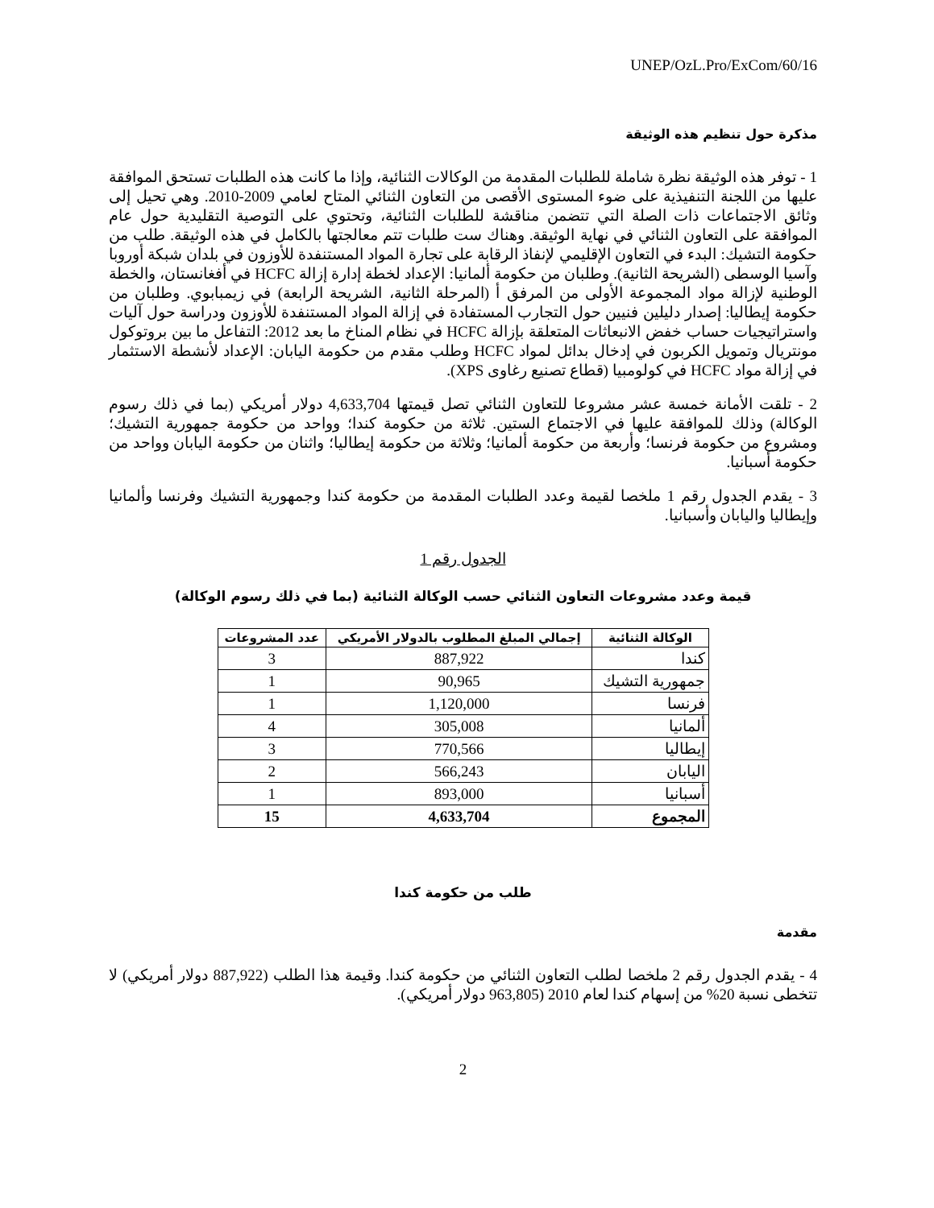UNEP/OzL.Pro/ExCom/60/16
مذكرة حول تنظيم هذه الوثيقة
1 - توفر هذه الوثيقة نظرة شاملة للطلبات المقدمة من الوكالات الثنائية، وإذا ما كانت هذه الطلبات تستحق الموافقة عليها من اللجنة التنفيذية على ضوء المستوى الأقصى من التعاون الثنائي المتاح لعامي 2009-2010. وهي تحيل إلى وثائق الاجتماعات ذات الصلة التي تتضمن مناقشة للطلبات الثنائية، وتحتوي على التوصية التقليدية حول عام الموافقة على التعاون الثنائي في نهاية الوثيقة. وهناك ست طلبات تتم معالجتها بالكامل في هذه الوثيقة. طلب من حكومة التشيك: البدء في التعاون الإقليمي لإنفاذ الرقابة على تجارة المواد المستنفدة للأوزون في بلدان شبكة أوروبا وآسيا الوسطى (الشريحة الثانية). وطلبان من حكومة ألمانيا: الإعداد لخطة إدارة إزالة HCFC في أفغانستان، والخطة الوطنية لإزالة مواد المجموعة الأولى من المرفق أ (المرحلة الثانية، الشريحة الرابعة) في زيمبابوي. وطلبان من حكومة إيطاليا: إصدار دليلين فنيين حول التجارب المستفادة في إزالة المواد المستنفدة للأوزون ودراسة حول آليات واستراتيجيات حساب خفض الانبعاثات المتعلقة بإزالة HCFC في نظام المناخ ما بعد 2012: التفاعل ما بين بروتوكول مونتريال وتمويل الكربون في إدخال بدائل لمواد HCFC وطلب مقدم من حكومة اليابان: الإعداد لأنشطة الاستثمار في إزالة مواد HCFC في كولومبيا (قطاع تصنيع رغاوى XPS).
2 - تلقت الأمانة خمسة عشر مشروعا للتعاون الثنائي تصل قيمتها 4,633,704 دولار أمريكي (بما في ذلك رسوم الوكالة) وذلك للموافقة عليها في الاجتماع الستين. ثلاثة من حكومة كندا؛ وواحد من حكومة جمهورية التشيك؛ ومشروع من حكومة فرنسا؛ وأربعة من حكومة ألمانيا؛ وثلاثة من حكومة إيطاليا؛ واثنان من حكومة اليابان وواحد من حكومة أسبانيا.
3 - يقدم الجدول رقم 1 ملخصا لقيمة وعدد الطلبات المقدمة من حكومة كندا وجمهورية التشيك وفرنسا وألمانيا وإيطاليا واليابان وأسبانيا.
الجدول رقم 1
قيمة وعدد مشروعات التعاون الثنائي حسب الوكالة الثنائية (بما في ذلك رسوم الوكالة)
| الوكالة الثنائية | إجمالي المبلغ المطلوب بالدولار الأمريكي | عدد المشروعات |
| --- | --- | --- |
| كندا | 887,922 | 3 |
| جمهورية التشيك | 90,965 | 1 |
| فرنسا | 1,120,000 | 1 |
| ألمانيا | 305,008 | 4 |
| إيطاليا | 770,566 | 3 |
| اليابان | 566,243 | 2 |
| أسبانيا | 893,000 | 1 |
| المجموع | 4,633,704 | 15 |
طلب من حكومة كندا
مقدمة
4 - يقدم الجدول رقم 2 ملخصا لطلب التعاون الثنائي من حكومة كندا. وقيمة هذا الطلب (887,922 دولار أمريكي) لا تتخطى نسبة 20% من إسهام كندا لعام 2010 (963,805 دولار أمريكي).
2